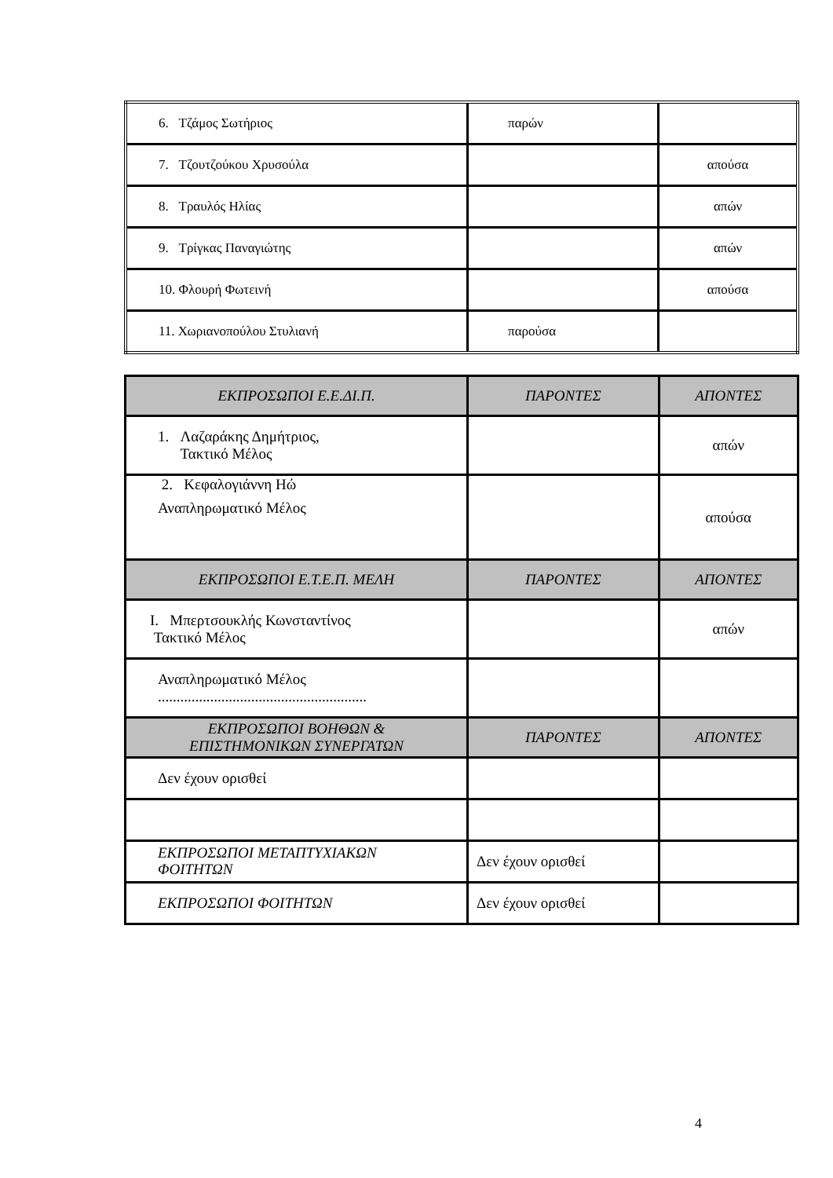| 6. Τζάμος Σωτήριος | παρών | |
| 7. Τζουτζούκου Χρυσούλα | | απούσα |
| 8. Τραυλός Ηλίας | | απών |
| 9. Τρίγκας Παναγιώτης | | απών |
| 10. Φλουρή Φωτεινή | | απούσα |
| 11. Χωριανοπούλου Στυλιανή | παρούσα | |
| ΕΚΠΡΟΣΩΠΟΙ Ε.Ε.ΔΙ.Π. | ΠΑΡΟΝΤΕΣ | ΑΠΟΝΤΕΣ |
| 1. Λαζαράκης Δημήτριος, Τακτικό Μέλος | | απών |
| 2. Κεφαλογιάννη Ηώ Αναπληρωματικό Μέλος | | απούσα |
| ΕΚΠΡΟΣΩΠΟΙ Ε.Τ.Ε.Π. ΜΕΛΗ | ΠΑΡΟΝΤΕΣ | ΑΠΟΝΤΕΣ |
| I. Μπερτσουκλής Κωνσταντίνος Τακτικό Μέλος | | απών |
| Αναπληρωματικό Μέλος ........................................................ | | |
| ΕΚΠΡΟΣΩΠΟΙ ΒΟΗΘΩΝ & ΕΠΙΣΤΗΜΟΝΙΚΩΝ ΣΥΝΕΡΓΑΤΩΝ | ΠΑΡΟΝΤΕΣ | ΑΠΟΝΤΕΣ |
| Δεν έχουν ορισθεί | | |
| ΕΚΠΡΟΣΩΠΟΙ ΜΕΤΑΠΤΥΧΙΑΚΩΝ ΦΟΙΤΗΤΩΝ | Δεν έχουν ορισθεί | |
| ΕΚΠΡΟΣΩΠΟΙ ΦΟΙΤΗΤΩΝ | Δεν έχουν ορισθεί | |
4